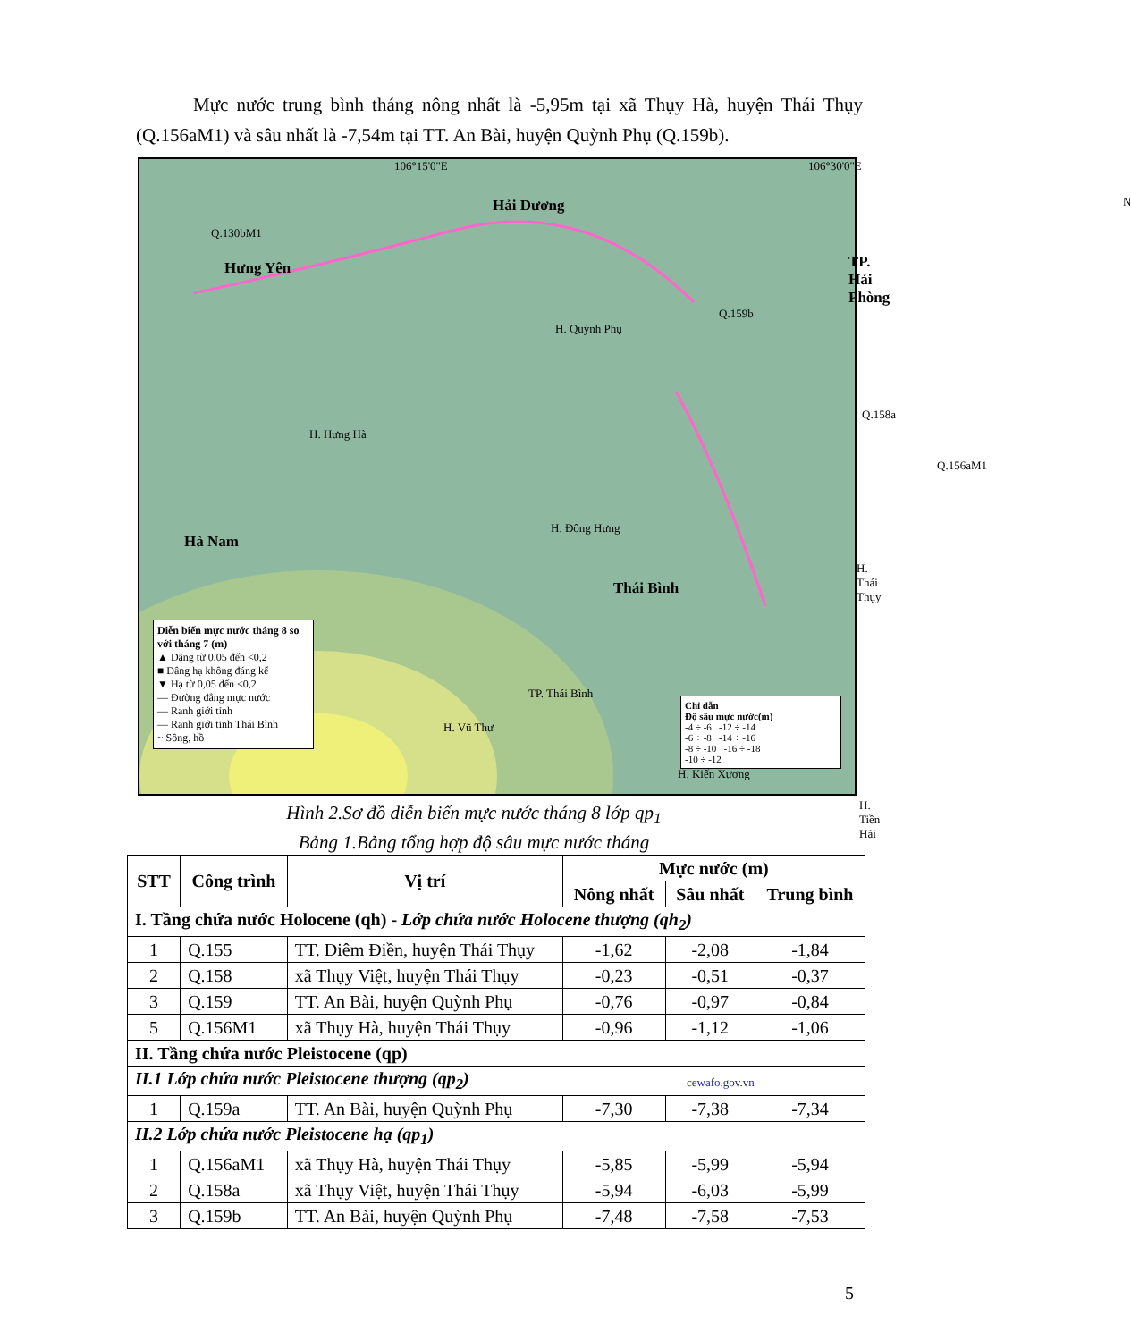Mực nước trung bình tháng nông nhất là -5,95m tại xã Thụy Hà, huyện Thái Thụy (Q.156aM1) và sâu nhất là -7,54m tại TT. An Bài, huyện Quỳnh Phụ (Q.159b).
106°15'0"E 106°30'0"E
Hải Dương
Q.130bM1
Hưng Yên TP. Hải Phòng
N
Q.159b
H. Quỳnh Phụ
Q.158a
H. Hưng Hà
Q.156aM1
H. Đông Hưng
Hà Nam
H. Thái Thụy
Thái Bình
TP. Thái Bình
H. Vũ Thư
H. Kiến Xương
H. Tiền Hải
cewafo.gov.vn
Diễn biến mực nước tháng 8 so với tháng 7 (m)
▲ Dâng từ 0,05 đến <0,2
■ Dâng hạ không đáng kể
▼ Hạ từ 0,05 đến <0,2
— Đường đẳng mực nước
— Ranh giới tỉnh
— Ranh giới tỉnh Thái Bình
~ Sông, hồ
Chỉ dẫn
Độ sâu mực nước(m)
-4 ÷ -6 -12 ÷ -14
-6 ÷ -8 -14 ÷ -16
-8 ÷ -10 -16 ÷ -18
-10 ÷ -12
Hình 2.Sơ đồ diễn biến mực nước tháng 8 lớp qp<sub>1</sub>
Bảng 1.Bảng tổng hợp độ sâu mực nước tháng
| STT | Công trình | Vị trí | Mực nước (m) | | |
| --- | --- | --- | --- | --- | --- |
| | | | Nông nhất | Sâu nhất | Trung bình |
| I. Tầng chứa nước Holocene (qh) - Lớp chứa nước Holocene thượng (qh<sub>2</sub>) | | | | | |
| 1 | Q.155 | TT. Diêm Điền, huyện Thái Thụy | -1,62 | -2,08 | -1,84 |
| 2 | Q.158 | xã Thụy Việt, huyện Thái Thụy | -0,23 | -0,51 | -0,37 |
| 3 | Q.159 | TT. An Bài, huyện Quỳnh Phụ | -0,76 | -0,97 | -0,84 |
| 5 | Q.156M1 | xã Thụy Hà, huyện Thái Thụy | -0,96 | -1,12 | -1,06 |
| II. Tầng chứa nước Pleistocene (qp) | | | | | |
| II.1 Lớp chứa nước Pleistocene thượng (qp<sub>2</sub>) | | | | | |
| 1 | Q.159a | TT. An Bài, huyện Quỳnh Phụ | -7,30 | -7,38 | -7,34 |
| II.2 Lớp chứa nước Pleistocene hạ (qp<sub>1</sub>) | | | | | |
| 1 | Q.156aM1 | xã Thụy Hà, huyện Thái Thụy | -5,85 | -5,99 | -5,94 |
| 2 | Q.158a | xã Thụy Việt, huyện Thái Thụy | -5,94 | -6,03 | -5,99 |
| 3 | Q.159b | TT. An Bài, huyện Quỳnh Phụ | -7,48 | -7,58 | -7,53 |
5